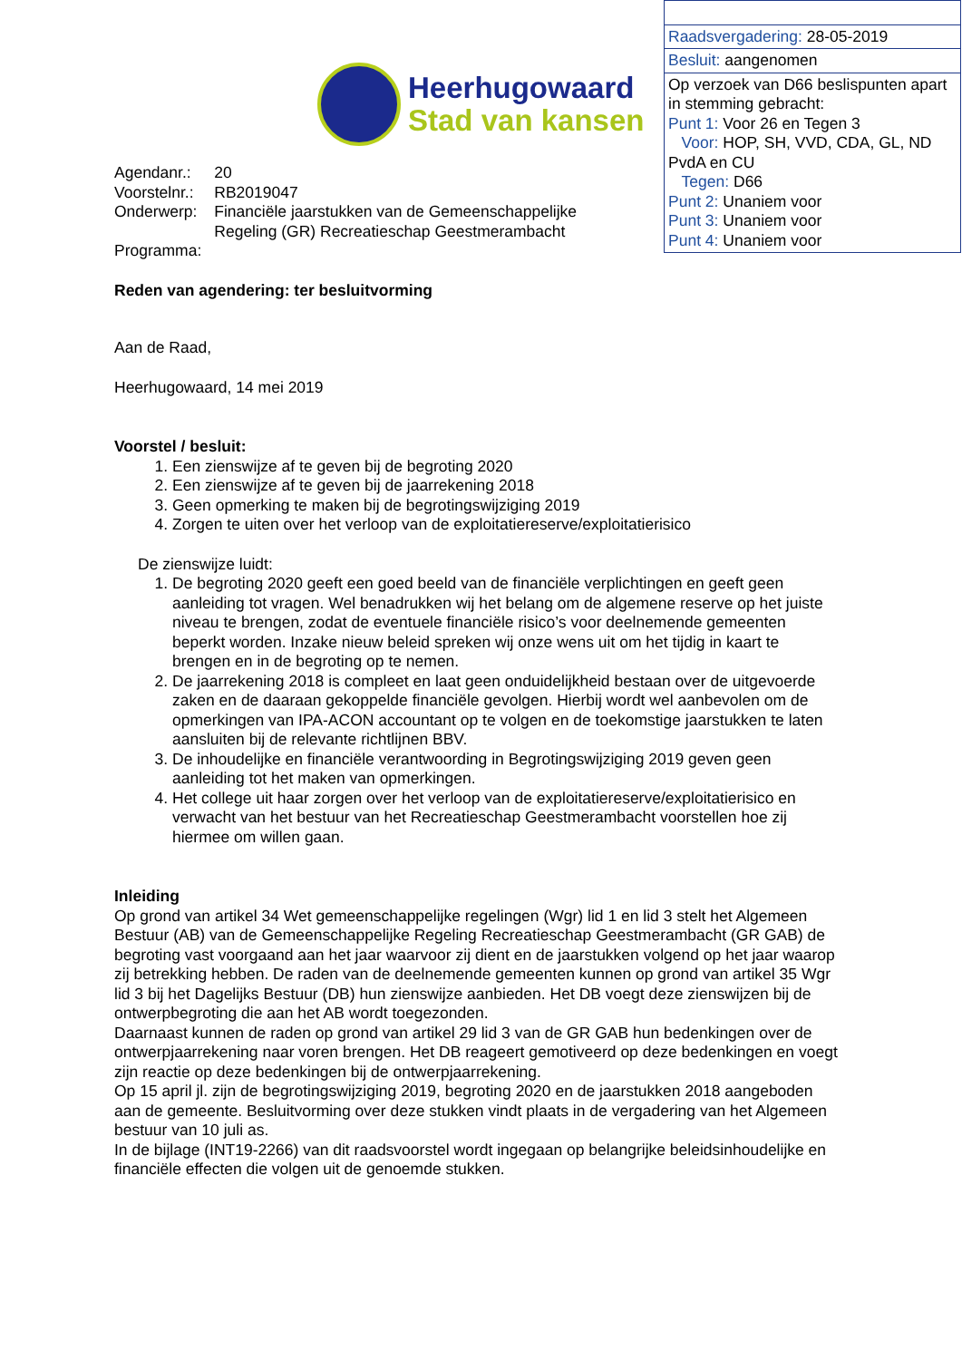| Raadsvergadering: 28-05-2019 |
| Besluit: aangenomen |
| Op verzoek van D66 beslispunten apart in stemming gebracht: Punt 1: Voor 26 en Tegen 3 Voor: HOP, SH, VVD, CDA, GL, ND PvdA en CU Tegen: D66 Punt 2: Unaniem voor Punt 3: Unaniem voor Punt 4: Unaniem voor |
Heerhugowaard
Stad van kansen
| Agendanr.: | 20 |
| Voorstelnr.: | RB2019047 |
| Onderwerp: | Financiële jaarstukken van de Gemeenschappelijke Regeling (GR) Recreatieschap Geestmerambacht |
| Programma: | |
Reden van agendering: ter besluitvorming
Aan de Raad,
Heerhugowaard, 14 mei 2019
Voorstel / besluit:
1. Een zienswijze af te geven bij de begroting 2020
2. Een zienswijze af te geven bij de jaarrekening 2018
3. Geen opmerking te maken bij de begrotingswijziging 2019
4. Zorgen te uiten over het verloop van de exploitatiereserve/exploitatierisico
De zienswijze luidt:
1. De begroting 2020 geeft een goed beeld van de financiële verplichtingen en geeft geen aanleiding tot vragen. Wel benadrukken wij het belang om de algemene reserve op het juiste niveau te brengen, zodat de eventuele financiële risico’s voor deelnemende gemeenten beperkt worden. Inzake nieuw beleid spreken wij onze wens uit om het tijdig in kaart te brengen en in de begroting op te nemen.
2. De jaarrekening 2018 is compleet en laat geen onduidelijkheid bestaan over de uitgevoerde zaken en de daaraan gekoppelde financiële gevolgen. Hierbij wordt wel aanbevolen om de opmerkingen van IPA-ACON accountant op te volgen en de toekomstige jaarstukken te laten aansluiten bij de relevante richtlijnen BBV.
3. De inhoudelijke en financiële verantwoording in Begrotingswijziging 2019 geven geen aanleiding tot het maken van opmerkingen.
4. Het college uit haar zorgen over het verloop van de exploitatiereserve/exploitatierisico en verwacht van het bestuur van het Recreatieschap Geestmerambacht voorstellen hoe zij hiermee om willen gaan.
Inleiding
Op grond van artikel 34 Wet gemeenschappelijke regelingen (Wgr) lid 1 en lid 3 stelt het Algemeen Bestuur (AB) van de Gemeenschappelijke Regeling Recreatieschap Geestmerambacht (GR GAB) de begroting vast voorgaand aan het jaar waarvoor zij dient en de jaarstukken volgend op het jaar waarop zij betrekking hebben. De raden van de deelnemende gemeenten kunnen op grond van artikel 35 Wgr lid 3 bij het Dagelijks Bestuur (DB) hun zienswijze aanbieden. Het DB voegt deze zienswijzen bij de ontwerpbegroting die aan het AB wordt toegezonden.
Daarnaast kunnen de raden op grond van artikel 29 lid 3 van de GR GAB hun bedenkingen over de ontwerpjaarrekening naar voren brengen. Het DB reageert gemotiveerd op deze bedenkingen en voegt zijn reactie op deze bedenkingen bij de ontwerpjaarrekening.
Op 15 april jl. zijn de begrotingswijziging 2019, begroting 2020 en de jaarstukken 2018 aangeboden aan de gemeente. Besluitvorming over deze stukken vindt plaats in de vergadering van het Algemeen bestuur van 10 juli as.
In de bijlage (INT19-2266) van dit raadsvoorstel wordt ingegaan op belangrijke beleidsinhoudelijke en financiële effecten die volgen uit de genoemde stukken.